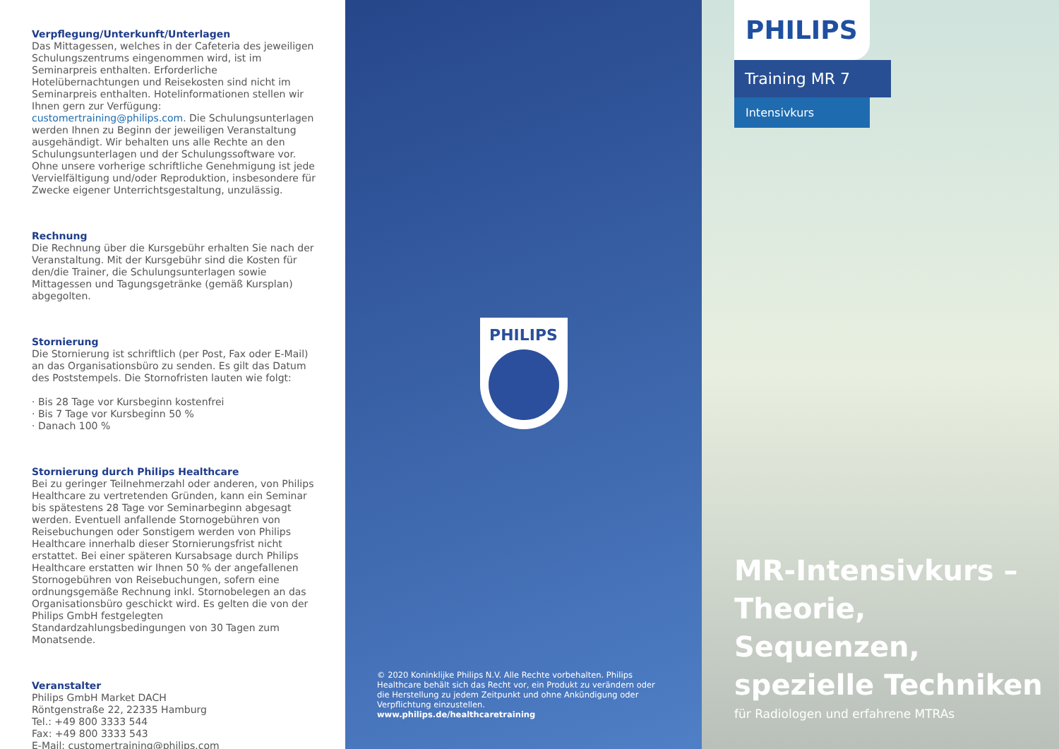Verpflegung/Unterkunft/Unterlagen
Das Mittagessen, welches in der Cafeteria des jeweiligen Schulungszentrums eingenommen wird, ist im Seminarpreis enthalten. Erforderliche Hotelübernachtungen und Reisekosten sind nicht im Seminarpreis enthalten. Hotelinformationen stellen wir Ihnen gern zur Verfügung: customertraining@philips.com. Die Schulungsunterlagen werden Ihnen zu Beginn der jeweiligen Veranstaltung ausgehändigt. Wir behalten uns alle Rechte an den Schulungsunterlagen und der Schulungssoftware vor. Ohne unsere vorherige schriftliche Genehmigung ist jede Vervielfältigung und/oder Reproduktion, insbesondere für Zwecke eigener Unterrichtsgestaltung, unzulässig.
Rechnung
Die Rechnung über die Kursgebühr erhalten Sie nach der Veranstaltung. Mit der Kursgebühr sind die Kosten für den/die Trainer, die Schulungsunterlagen sowie Mittagessen und Tagungsgetränke (gemäß Kursplan) abgegolten.
Stornierung
Die Stornierung ist schriftlich (per Post, Fax oder E-Mail) an das Organisationsbüro zu senden. Es gilt das Datum des Poststempels. Die Stornofristen lauten wie folgt:
· Bis 28 Tage vor Kursbeginn kostenfrei
· Bis 7 Tage vor Kursbeginn 50 %
· Danach 100 %
Stornierung durch Philips Healthcare
Bei zu geringer Teilnehmerzahl oder anderen, von Philips Healthcare zu vertretenden Gründen, kann ein Seminar bis spätestens 28 Tage vor Seminarbeginn abgesagt werden. Eventuell anfallende Stornogebühren von Reisebuchungen oder Sonstigem werden von Philips Healthcare innerhalb dieser Stornierungsfrist nicht erstattet. Bei einer späteren Kursabsage durch Philips Healthcare erstatten wir Ihnen 50 % der angefallenen Stornogebühren von Reisebuchungen, sofern eine ordnungsgemäße Rechnung inkl. Stornobelegen an das Organisationsbüro geschickt wird. Es gelten die von der Philips GmbH festgelegten Standardzahlungsbedingungen von 30 Tagen zum Monatsende.
Veranstalter
Philips GmbH Market DACH
Röntgenstraße 22, 22335 Hamburg
Tel.: +49 800 3333 544
Fax: +49 800 3333 543
E-Mail: customertraining@philips.com
PHILIPS
© 2020 Koninklijke Philips N.V. Alle Rechte vorbehalten. Philips Healthcare behält sich das Recht vor, ein Produkt zu verändern oder die Herstellung zu jedem Zeitpunkt und ohne Ankündigung oder Verpflichtung einzustellen.
www.philips.de/healthcaretraining
PHILIPS
Training MR 7
Intensivkurs
MR-Intensivkurs –
Theorie, Sequenzen,
spezielle Techniken
für Radiologen und erfahrene MTRAs